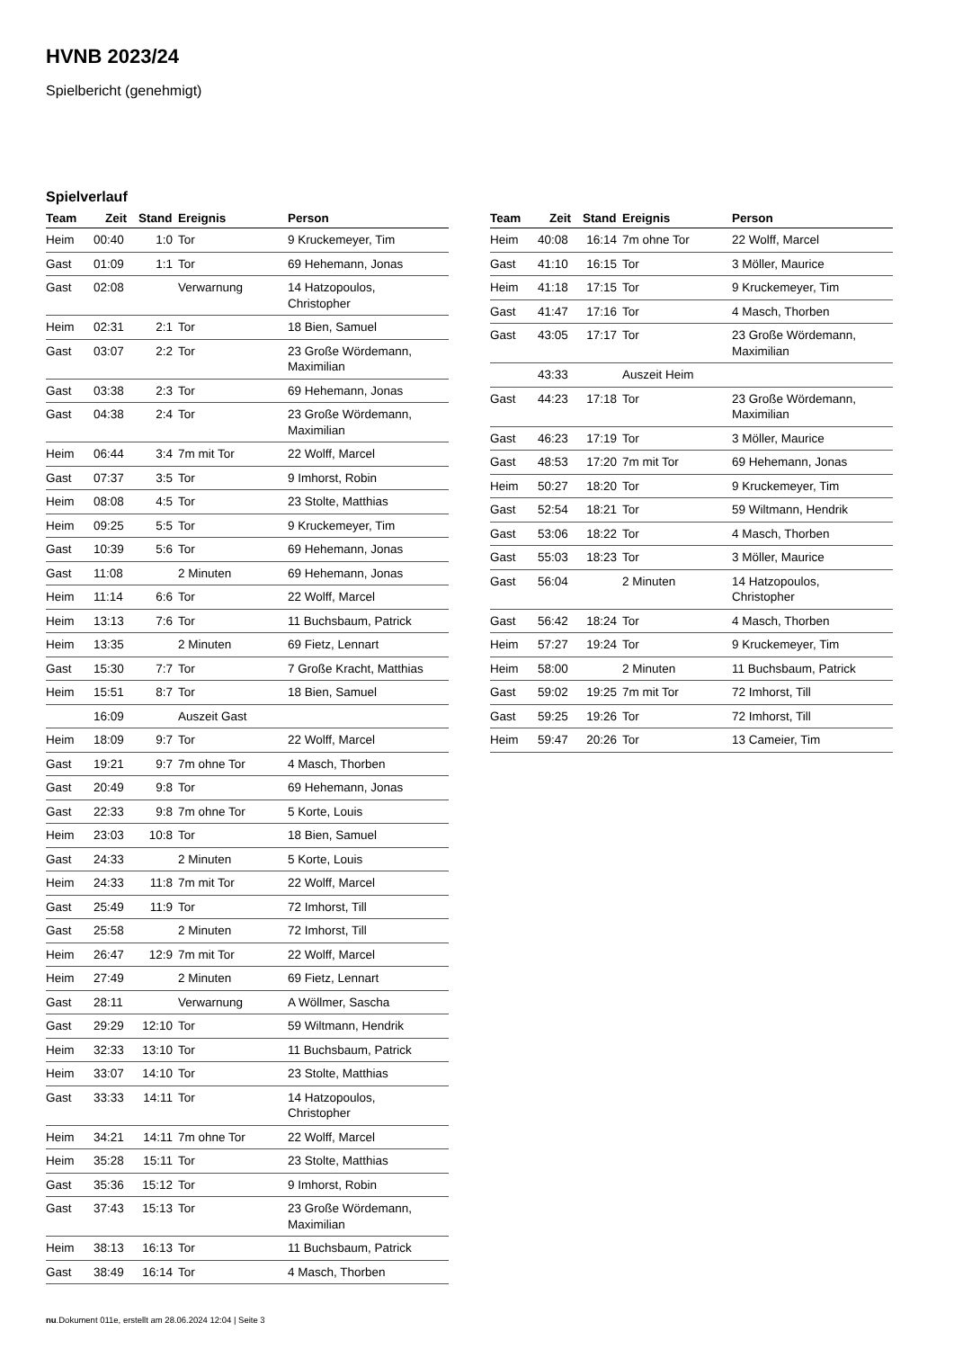HVNB 2023/24
Spielbericht (genehmigt)
Spielverlauf
| Team | Zeit | Stand | Ereignis | Person |
| --- | --- | --- | --- | --- |
| Heim | 00:40 | 1:0 | Tor | 9 Kruckemeyer, Tim |
| Gast | 01:09 | 1:1 | Tor | 69 Hehemann, Jonas |
| Gast | 02:08 | | Verwarnung | 14 Hatzopoulos, Christopher |
| Heim | 02:31 | 2:1 | Tor | 18 Bien, Samuel |
| Gast | 03:07 | 2:2 | Tor | 23 Große Wördemann, Maximilian |
| Gast | 03:38 | 2:3 | Tor | 69 Hehemann, Jonas |
| Gast | 04:38 | 2:4 | Tor | 23 Große Wördemann, Maximilian |
| Heim | 06:44 | 3:4 | 7m mit Tor | 22 Wolff, Marcel |
| Gast | 07:37 | 3:5 | Tor | 9 Imhorst, Robin |
| Heim | 08:08 | 4:5 | Tor | 23 Stolte, Matthias |
| Heim | 09:25 | 5:5 | Tor | 9 Kruckemeyer, Tim |
| Gast | 10:39 | 5:6 | Tor | 69 Hehemann, Jonas |
| Gast | 11:08 | | 2 Minuten | 69 Hehemann, Jonas |
| Heim | 11:14 | 6:6 | Tor | 22 Wolff, Marcel |
| Heim | 13:13 | 7:6 | Tor | 11 Buchsbaum, Patrick |
| Heim | 13:35 | | 2 Minuten | 69 Fietz, Lennart |
| Gast | 15:30 | 7:7 | Tor | 7 Große Kracht, Matthias |
| Heim | 15:51 | 8:7 | Tor | 18 Bien, Samuel |
| | 16:09 | | Auszeit Gast | |
| Heim | 18:09 | 9:7 | Tor | 22 Wolff, Marcel |
| Gast | 19:21 | 9:7 | 7m ohne Tor | 4 Masch, Thorben |
| Gast | 20:49 | 9:8 | Tor | 69 Hehemann, Jonas |
| Gast | 22:33 | 9:8 | 7m ohne Tor | 5 Korte, Louis |
| Heim | 23:03 | 10:8 | Tor | 18 Bien, Samuel |
| Gast | 24:33 | | 2 Minuten | 5 Korte, Louis |
| Heim | 24:33 | 11:8 | 7m mit Tor | 22 Wolff, Marcel |
| Gast | 25:49 | 11:9 | Tor | 72 Imhorst, Till |
| Gast | 25:58 | | 2 Minuten | 72 Imhorst, Till |
| Heim | 26:47 | 12:9 | 7m mit Tor | 22 Wolff, Marcel |
| Heim | 27:49 | | 2 Minuten | 69 Fietz, Lennart |
| Gast | 28:11 | | Verwarnung | A Wöllmer, Sascha |
| Gast | 29:29 | 12:10 | Tor | 59 Wiltmann, Hendrik |
| Heim | 32:33 | 13:10 | Tor | 11 Buchsbaum, Patrick |
| Heim | 33:07 | 14:10 | Tor | 23 Stolte, Matthias |
| Gast | 33:33 | 14:11 | Tor | 14 Hatzopoulos, Christopher |
| Heim | 34:21 | 14:11 | 7m ohne Tor | 22 Wolff, Marcel |
| Heim | 35:28 | 15:11 | Tor | 23 Stolte, Matthias |
| Gast | 35:36 | 15:12 | Tor | 9 Imhorst, Robin |
| Gast | 37:43 | 15:13 | Tor | 23 Große Wördemann, Maximilian |
| Heim | 38:13 | 16:13 | Tor | 11 Buchsbaum, Patrick |
| Gast | 38:49 | 16:14 | Tor | 4 Masch, Thorben |
| Team | Zeit | Stand | Ereignis | Person |
| --- | --- | --- | --- | --- |
| Heim | 40:08 | 16:14 | 7m ohne Tor | 22 Wolff, Marcel |
| Gast | 41:10 | 16:15 | Tor | 3 Möller, Maurice |
| Heim | 41:18 | 17:15 | Tor | 9 Kruckemeyer, Tim |
| Gast | 41:47 | 17:16 | Tor | 4 Masch, Thorben |
| Gast | 43:05 | 17:17 | Tor | 23 Große Wördemann, Maximilian |
| | 43:33 | | Auszeit Heim | |
| Gast | 44:23 | 17:18 | Tor | 23 Große Wördemann, Maximilian |
| Gast | 46:23 | 17:19 | Tor | 3 Möller, Maurice |
| Gast | 48:53 | 17:20 | 7m mit Tor | 69 Hehemann, Jonas |
| Heim | 50:27 | 18:20 | Tor | 9 Kruckemeyer, Tim |
| Gast | 52:54 | 18:21 | Tor | 59 Wiltmann, Hendrik |
| Gast | 53:06 | 18:22 | Tor | 4 Masch, Thorben |
| Gast | 55:03 | 18:23 | Tor | 3 Möller, Maurice |
| Gast | 56:04 | | 2 Minuten | 14 Hatzopoulos, Christopher |
| Gast | 56:42 | 18:24 | Tor | 4 Masch, Thorben |
| Heim | 57:27 | 19:24 | Tor | 9 Kruckemeyer, Tim |
| Heim | 58:00 | | 2 Minuten | 11 Buchsbaum, Patrick |
| Gast | 59:02 | 19:25 | 7m mit Tor | 72 Imhorst, Till |
| Gast | 59:25 | 19:26 | Tor | 72 Imhorst, Till |
| Heim | 59:47 | 20:26 | Tor | 13 Cameier, Tim |
nu.Dokument 011e, erstellt am 28.06.2024 12:04 | Seite 3